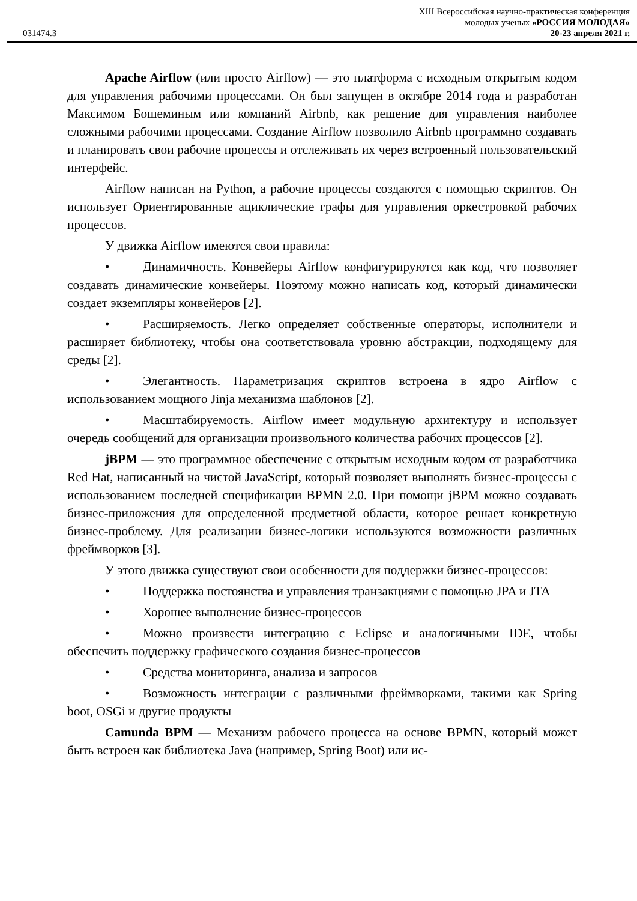031474.3
XIII Всероссийская научно-практическая конференция
молодых ученых «РОССИЯ МОЛОДАЯ»
20-23 апреля 2021 г.
Apache Airflow (или просто Airflow) — это платформа с исходным открытым кодом для управления рабочими процессами. Он был запущен в октябре 2014 года и разработан Максимом Бошеминым или компаний Airbnb, как решение для управления наиболее сложными рабочими процессами. Создание Airflow позволило Airbnb программно создавать и планировать свои рабочие процессы и отслеживать их через встроенный пользовательский интерфейс.
Airflow написан на Python, а рабочие процессы создаются с помощью скриптов. Он использует Ориентированные ациклические графы для управления оркестровкой рабочих процессов.
У движка Airflow имеются свои правила:
• Динамичность. Конвейеры Airflow конфигурируются как код, что позволяет создавать динамические конвейеры. Поэтому можно написать код, который динамически создает экземпляры конвейеров [2].
• Расширяемость. Легко определяет собственные операторы, исполнители и расширяет библиотеку, чтобы она соответствовала уровню абстракции, подходящему для среды [2].
• Элегантность. Параметризация скриптов встроена в ядро Airflow с использованием мощного Jinja механизма шаблонов [2].
• Масштабируемость. Airflow имеет модульную архитектуру и использует очередь сообщений для организации произвольного количества рабочих процессов [2].
jBPM — это программное обеспечение с открытым исходным кодом от разработчика Red Hat, написанный на чистой JavaScript, который позволяет выполнять бизнес-процессы с использованием последней спецификации BPMN 2.0. При помощи jBPM можно создавать бизнес-приложения для определенной предметной области, которое решает конкретную бизнес-проблему. Для реализации бизнес-логики используются возможности различных фреймворков [3].
У этого движка существуют свои особенности для поддержки бизнес-процессов:
• Поддержка постоянства и управления транзакциями с помощью JPA и JTA
• Хорошее выполнение бизнес-процессов
• Можно произвести интеграцию с Eclipse и аналогичными IDE, чтобы обеспечить поддержку графического создания бизнес-процессов
• Средства мониторинга, анализа и запросов
• Возможность интеграции с различными фреймворками, такими как Spring boot, OSGi и другие продукты
Camunda BPM — Механизм рабочего процесса на основе BPMN, который может быть встроен как библиотека Java (например, Spring Boot) или ис-